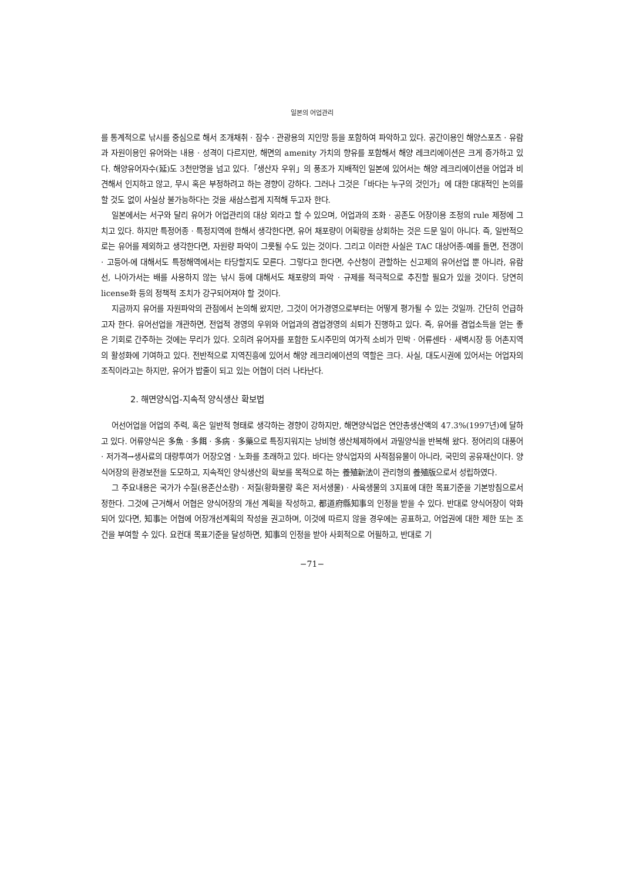일본의 어업관리
를 통계적으로 낚시를 중심으로 해서 조개채취 · 잠수 · 관광용의 지인망 등을 포함하여 파악하고 있다. 공간이용인 해양스포츠 · 유람과 자원이용인 유어와는 내용 · 성격이 다르지만, 해면의 amenity 가치의 향유를 포함해서 해양 레크리에이션은 크게 증가하고 있다. 해양유어자수(延)도 3천만명을 넘고 있다.「생산자 우위」의 풍조가 지배적인 일본에 있어서는 해양 레크리에이션을 어업과 비견해서 인지하고 않고, 무시 혹은 부정하려고 하는 경향이 강하다. 그러나 그것은「바다는 누구의 것인가」에 대한 대대적인 논의를 할 것도 없이 사실상 불가능하다는 것을 새삼스럽게 지적해 두고자 한다.
일본에서는 서구와 달리 유어가 어업관리의 대상 외라고 할 수 있으며, 어업과의 조화 · 공존도 어장이용 조정의 rule 제정에 그치고 있다. 하지만 특정어종 · 특정지역에 한해서 생각한다면, 유어 채포량이 어획량을 상회하는 것은 드문 일이 아니다. 즉, 일반적으로는 유어를 제외하고 생각한다면, 자원량 파악이 그릇될 수도 있는 것이다. 그리고 이러한 사실은 TAC 대상어종-예를 들면, 전갱이 · 고등어-에 대해서도 특정해역에서는 타당할지도 모른다. 그렇다고 한다면, 수산청이 관할하는 신고제의 유어선업 뿐 아니라, 유람선, 나아가서는 배를 사용하지 않는 낚시 등에 대해서도 채포량의 파악 · 규제를 적극적으로 추진할 필요가 있을 것이다. 당연히 license화 등의 정책적 조치가 강구되어져야 할 것이다.
지금까지 유어를 자원파악의 관점에서 논의해 왔지만, 그것이 어가경영으로부터는 어떻게 평가될 수 있는 것일까. 간단히 언급하고자 한다. 유어선업을 개관하면, 전업적 경영의 우위와 어업과의 겸업경영의 쇠퇴가 진행하고 있다. 즉, 유어를 겸업소득을 얻는 좋은 기회로 간주하는 것에는 무리가 있다. 오히려 유어자를 포함한 도시주민의 여가적 소비가 민박 · 어류센타 · 새벽시장 등 어촌지역의 활성화에 기여하고 있다. 전반적으로 지역진흥에 있어서 해양 레크리에이션의 역할은 크다. 사실, 대도시권에 있어서는 어업자의 조직이라고는 하지만, 유어가 밥줄이 되고 있는 어협이 더러 나타난다.
2. 해면양식업-지속적 양식생산 확보법
어선어업을 어업의 주력, 혹은 일반적 형태로 생각하는 경향이 강하지만, 해면양식업은 연안총생산액의 47.3%(1997년)에 달하고 있다. 어류양식은 多魚 · 多餌 · 多病 · 多藥으로 특징지워지는 낭비형 생산체제하에서 과밀양식을 반복해 왔다. 정어리의 대풍어 · 저가격→생사료의 대량투여가 어장오염 · 노화를 초래하고 있다. 바다는 양식업자의 사적점유물이 아니라, 국민의 공유재산이다. 양식어장의 환경보전을 도모하고, 지속적인 양식생산의 확보를 목적으로 하는 養殖新法이 관리형의 養殖版으로서 성립하였다.
그 주요내용은 국가가 수질(용존산소량) · 저질(황화물량 혹은 저서생물) · 사육생물의 3지표에 대한 목표기준을 기본방침으로서 정한다. 그것에 근거해서 어협은 양식어장의 개선 계획을 작성하고, 都道府縣知事의 인정을 받을 수 있다. 반대로 양식어장이 악화되어 있다면, 知事는 어협에 어장개선계획의 작성을 권고하며, 이것에 따르지 않을 경우에는 공표하고, 어업권에 대한 제한 또는 조건을 부여할 수 있다. 요컨대 목표기준을 달성하면, 知事의 인정을 받아 사회적으로 어필하고, 반대로 기
−71−